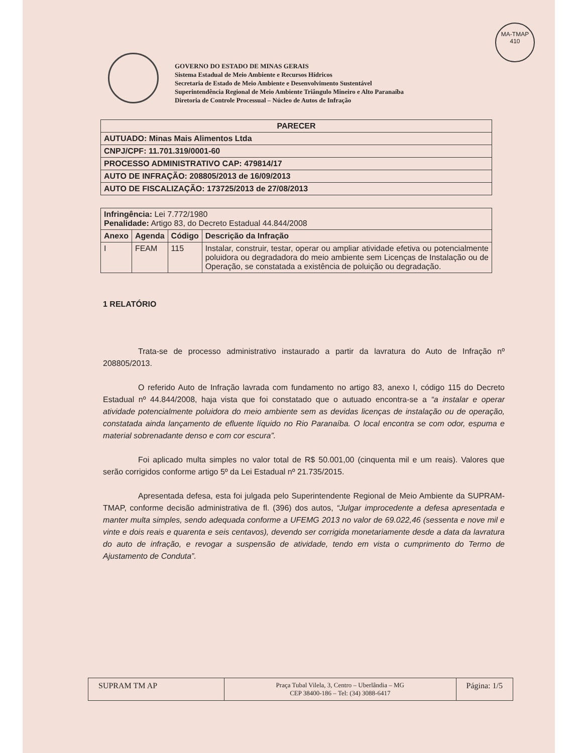MA-TMAP
410
GOVERNO DO ESTADO DE MINAS GERAIS
Sistema Estadual de Meio Ambiente e Recursos Hídricos
Secretaria de Estado de Meio Ambiente e Desenvolvimento Sustentável
Superintendência Regional de Meio Ambiente Triângulo Mineiro e Alto Paranaíba
Diretoria de Controle Processual – Núcleo de Autos de Infração
| PARECER |
| AUTUADO: Minas Mais Alimentos Ltda |
| CNPJ/CPF: 11.701.319/0001-60 |
| PROCESSO ADMINISTRATIVO CAP: 479814/17 |
| AUTO DE INFRAÇÃO: 208805/2013 de 16/09/2013 |
| AUTO DE FISCALIZAÇÃO: 173725/2013 de 27/08/2013 |
| Infringência: Lei 7.772/1980 Penalidade: Artigo 83, do Decreto Estadual 44.844/2008 | | | |
| Anexo | Agenda | Código | Descrição da Infração |
| I | FEAM | 115 | Instalar, construir, testar, operar ou ampliar atividade efetiva ou potencialmente poluidora ou degradadora do meio ambiente sem Licenças de Instalação ou de Operação, se constatada a existência de poluição ou degradação. |
1 RELATÓRIO
Trata-se de processo administrativo instaurado a partir da lavratura do Auto de Infração nº 208805/2013.
O referido Auto de Infração lavrada com fundamento no artigo 83, anexo I, código 115 do Decreto Estadual nº 44.844/2008, haja vista que foi constatado que o autuado encontra-se a “a instalar e operar atividade potencialmente poluidora do meio ambiente sem as devidas licenças de instalação ou de operação, constatada ainda lançamento de efluente líquido no Rio Paranaíba. O local encontra se com odor, espuma e material sobrenadante denso e com cor escura”.
Foi aplicado multa simples no valor total de R$ 50.001,00 (cinquenta mil e um reais). Valores que serão corrigidos conforme artigo 5º da Lei Estadual nº 21.735/2015.
Apresentada defesa, esta foi julgada pelo Superintendente Regional de Meio Ambiente da SUPRAM-TMAP, conforme decisão administrativa de fl. (396) dos autos, “Julgar improcedente a defesa apresentada e manter multa simples, sendo adequada conforme a UFEMG 2013 no valor de 69.022,46 (sessenta e nove mil e vinte e dois reais e quarenta e seis centavos), devendo ser corrigida monetariamente desde a data da lavratura do auto de infração, e revogar a suspensão de atividade, tendo em vista o cumprimento do Termo de Ajustamento de Conduta”.
SUPRAM TM AP
Praça Tubal Vilela, 3, Centro – Uberlândia – MG
CEP 38400-186 – Tel: (34) 3088-6417
Página: 1/5